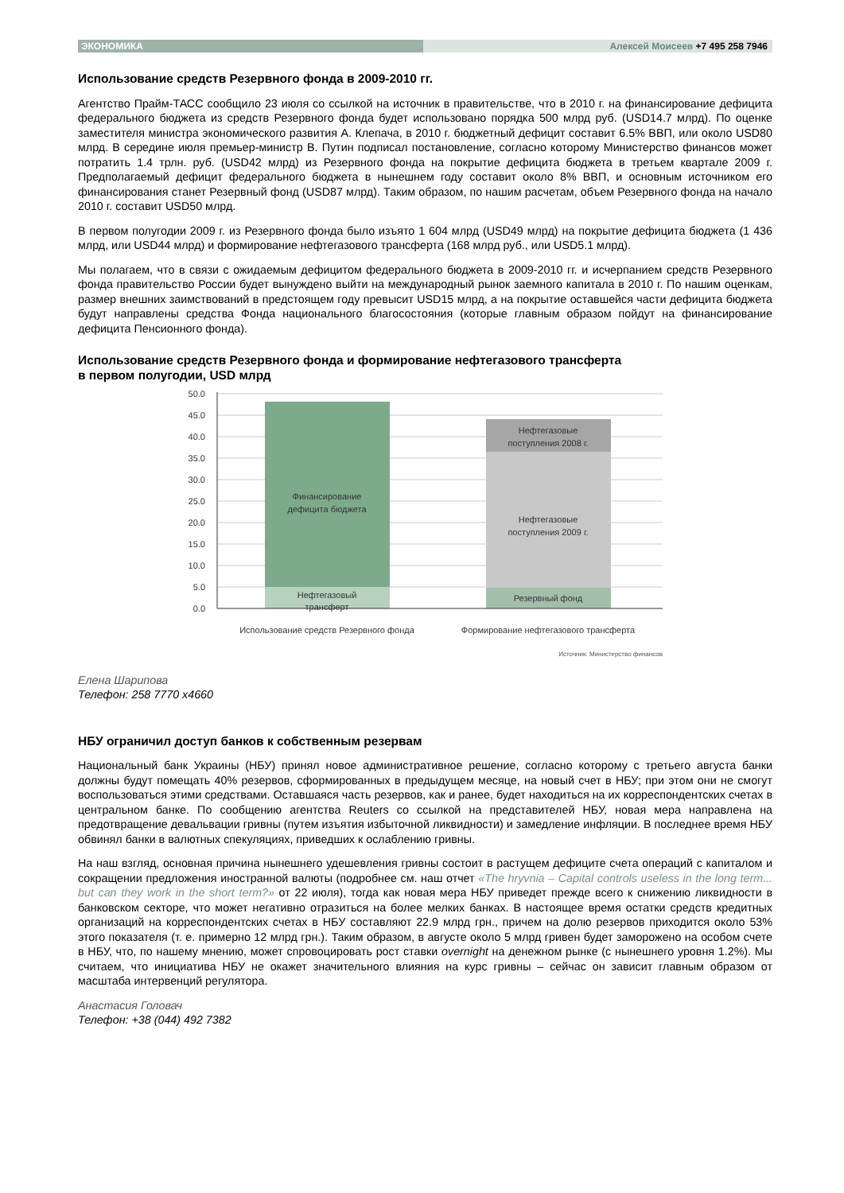ЭКОНОМИКА Алексей Моисеев +7 495 258 7946
Использование средств Резервного фонда в 2009-2010 гг.
Агентство Прайм-ТАСС сообщило 23 июля со ссылкой на источник в правительстве, что в 2010 г. на финансирование дефицита федерального бюджета из средств Резервного фонда будет использовано порядка 500 млрд руб. (USD14.7 млрд). По оценке заместителя министра экономического развития А. Клепача, в 2010 г. бюджетный дефицит составит 6.5% ВВП, или около USD80 млрд. В середине июля премьер-министр В. Путин подписал постановление, согласно которому Министерство финансов может потратить 1.4 трлн. руб. (USD42 млрд) из Резервного фонда на покрытие дефицита бюджета в третьем квартале 2009 г. Предполагаемый дефицит федерального бюджета в нынешнем году составит около 8% ВВП, и основным источником его финансирования станет Резервный фонд (USD87 млрд). Таким образом, по нашим расчетам, объем Резервного фонда на начало 2010 г. составит USD50 млрд.
В первом полугодии 2009 г. из Резервного фонда было изъято 1 604 млрд (USD49 млрд) на покрытие дефицита бюджета (1 436 млрд, или USD44 млрд) и формирование нефтегазового трансферта (168 млрд руб., или USD5.1 млрд).
Мы полагаем, что в связи с ожидаемым дефицитом федерального бюджета в 2009-2010 гг. и исчерпанием средств Резервного фонда правительство России будет вынуждено выйти на международный рынок заемного капитала в 2010 г. По нашим оценкам, размер внешних заимствований в предстоящем году превысит USD15 млрд, а на покрытие оставшейся части дефицита бюджета будут направлены средства Фонда национального благосостояния (которые главным образом пойдут на финансирование дефицита Пенсионного фонда).
Использование средств Резервного фонда и формирование нефтегазового трансферта
в первом полугодии, USD млрд
50.0
45.0
40.0
35.0
30.0
25.0
20.0
15.0
10.0
5.0
0.0
Финансирование
дефицита бюджета
Нефтегазовый
трансферт
Нефтегазовые
поступления 2008 г.
Нефтегазовые
поступления 2009 г.
Резервный фонд
Использование средств Резервного фонда
Формирование нефтегазового трансферта
Источник: Министерство финансов
Елена Шарипова
Телефон: 258 7770 x4660
НБУ ограничил доступ банков к собственным резервам
Национальный банк Украины (НБУ) принял новое административное решение, согласно которому с третьего августа банки должны будут помещать 40% резервов, сформированных в предыдущем месяце, на новый счет в НБУ; при этом они не смогут воспользоваться этими средствами. Оставшаяся часть резервов, как и ранее, будет находиться на их корреспондентских счетах в центральном банке. По сообщению агентства Reuters со ссылкой на представителей НБУ, новая мера направлена на предотвращение девальвации гривны (путем изъятия избыточной ликвидности) и замедление инфляции. В последнее время НБУ обвинял банки в валютных спекуляциях, приведших к ослаблению гривны.
На наш взгляд, основная причина нынешнего удешевления гривны состоит в растущем дефиците счета операций с капиталом и сокращении предложения иностранной валюты (подробнее см. наш отчет «The hryvnia – Capital controls useless in the long term... but can they work in the short term?» от 22 июля), тогда как новая мера НБУ приведет прежде всего к снижению ликвидности в банковском секторе, что может негативно отразиться на более мелких банках. В настоящее время остатки средств кредитных организаций на корреспондентских счетах в НБУ составляют 22.9 млрд грн., причем на долю резервов приходится около 53% этого показателя (т. е. примерно 12 млрд грн.). Таким образом, в августе около 5 млрд гривен будет заморожено на особом счете в НБУ, что, по нашему мнению, может спровоцировать рост ставки overnight на денежном рынке (с нынешнего уровня 1.2%). Мы считаем, что инициатива НБУ не окажет значительного влияния на курс гривны – сейчас он зависит главным образом от масштаба интервенций регулятора.
Анастасия Головач
Телефон: +38 (044) 492 7382